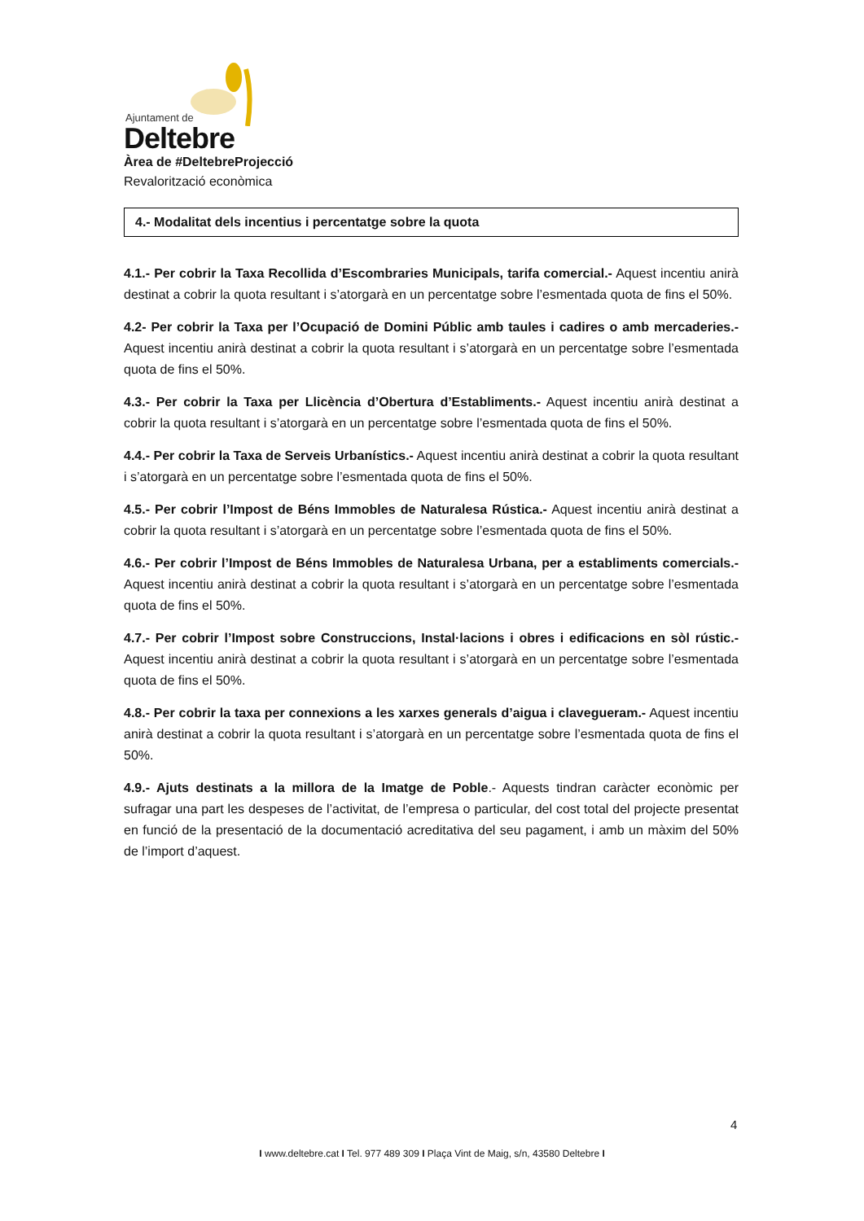Ajuntament de
Deltebre
Àrea de #DeltebreProjecció
Revalorització econòmica
4.- Modalitat dels incentius i percentatge sobre la quota
4.1.- Per cobrir la Taxa Recollida d’Escombraries Municipals, tarifa comercial.- Aquest incentiu anirà destinat a cobrir la quota resultant i s’atorgarà en un percentatge sobre l’esmentada quota de fins el 50%.
4.2- Per cobrir la Taxa per l’Ocupació de Domini Públic amb taules i cadires o amb mercaderies.- Aquest incentiu anirà destinat a cobrir la quota resultant i s’atorgarà en un percentatge sobre l’esmentada quota de fins el 50%.
4.3.- Per cobrir la Taxa per Llicència d’Obertura d’Establiments.- Aquest incentiu anirà destinat a cobrir la quota resultant i s’atorgarà en un percentatge sobre l’esmentada quota de fins el 50%.
4.4.- Per cobrir la Taxa de Serveis Urbanístics.- Aquest incentiu anirà destinat a cobrir la quota resultant i s’atorgarà en un percentatge sobre l’esmentada quota de fins el 50%.
4.5.- Per cobrir l’Impost de Béns Immobles de Naturalesa Rústica.- Aquest incentiu anirà destinat a cobrir la quota resultant i s’atorgarà en un percentatge sobre l’esmentada quota de fins el 50%.
4.6.- Per cobrir l’Impost de Béns Immobles de Naturalesa Urbana, per a establiments comercials.- Aquest incentiu anirà destinat a cobrir la quota resultant i s’atorgarà en un percentatge sobre l’esmentada quota de fins el 50%.
4.7.- Per cobrir l’Impost sobre Construccions, Instal·lacions i obres i edificacions en sòl rústic.- Aquest incentiu anirà destinat a cobrir la quota resultant i s’atorgarà en un percentatge sobre l’esmentada quota de fins el 50%.
4.8.- Per cobrir la taxa per connexions a les xarxes generals d’aigua i clavegueram.- Aquest incentiu anirà destinat a cobrir la quota resultant i s’atorgarà en un percentatge sobre l’esmentada quota de fins el 50%.
4.9.- Ajuts destinats a la millora de la Imatge de Poble.- Aquests tindran caràcter econòmic per sufragar una part les despeses de l’activitat, de l’empresa o particular, del cost total del projecte presentat en funció de la presentació de la documentació acreditativa del seu pagament, i amb un màxim del 50% de l’import d’aquest.
4
I www.deltebre.cat I Tel. 977 489 309 I Plaça Vint de Maig, s/n, 43580 Deltebre I